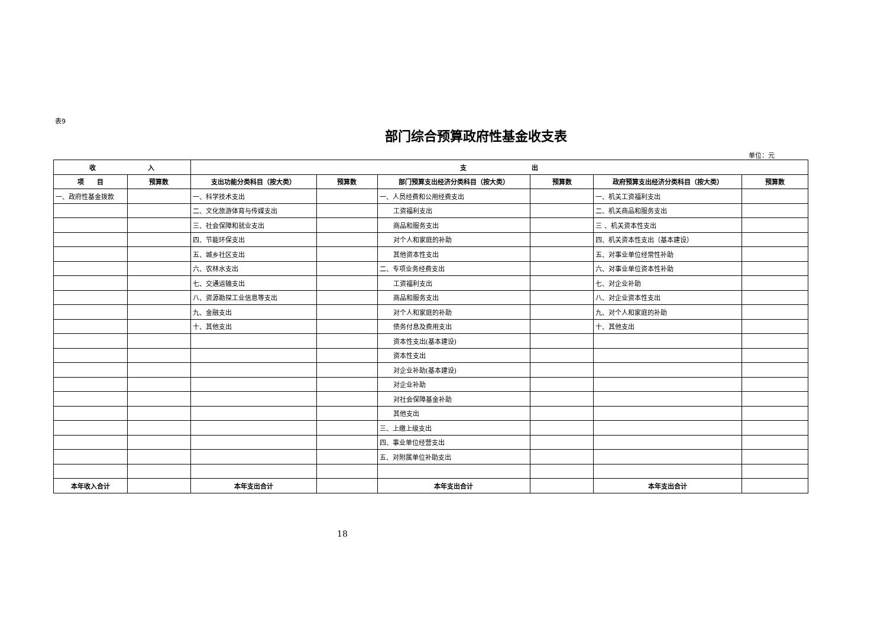表9
部门综合预算政府性基金收支表
单位：元
| 收 入 | | 支 出 | | | | | |
| --- | --- | --- | --- | --- | --- | --- | --- |
| 项 目 | 预算数 | 支出功能分类科目（按大类） | 预算数 | 部门预算支出经济分类科目（按大类） | 预算数 | 政府预算支出经济分类科目（按大类） | 预算数 |
| 一、政府性基金拨款 | | 一、科学技术支出 | | 一、人员经费和公用经费支出 | | 一、机关工资福利支出 | |
| | | 二、文化旅游体育与传媒支出 | | 工资福利支出 | | 二、机关商品和服务支出 | |
| | | 三、社会保障和就业支出 | | 商品和服务支出 | | 三 、机关资本性支出 | |
| | | 四、节能环保支出 | | 对个人和家庭的补助 | | 四、机关资本性支出（基本建设） | |
| | | 五、城乡社区支出 | | 其他资本性支出 | | 五、对事业单位经常性补助 | |
| | | 六、农林水支出 | | 二、专项业务经费支出 | | 六、对事业单位资本性补助 | |
| | | 七、交通运输支出 | | 工资福利支出 | | 七、对企业补助 | |
| | | 八、资源勘探工业信息等支出 | | 商品和服务支出 | | 八、对企业资本性支出 | |
| | | 九、金融支出 | | 对个人和家庭的补助 | | 九、对个人和家庭的补助 | |
| | | 十、其他支出 | | 债务付息及费用支出 | | 十、其他支出 | |
| | | | | 资本性支出(基本建设) | | | |
| | | | | 资本性支出 | | | |
| | | | | 对企业补助(基本建设) | | | |
| | | | | 对企业补助 | | | |
| | | | | 对社会保障基金补助 | | | |
| | | | | 其他支出 | | | |
| | | | | 三、上缴上级支出 | | | |
| | | | | 四、事业单位经营支出 | | | |
| | | | | 五、对附属单位补助支出 | | | |
| 本年收入合计 | | 本年支出合计 | | 本年支出合计 | | 本年支出合计 | |
18